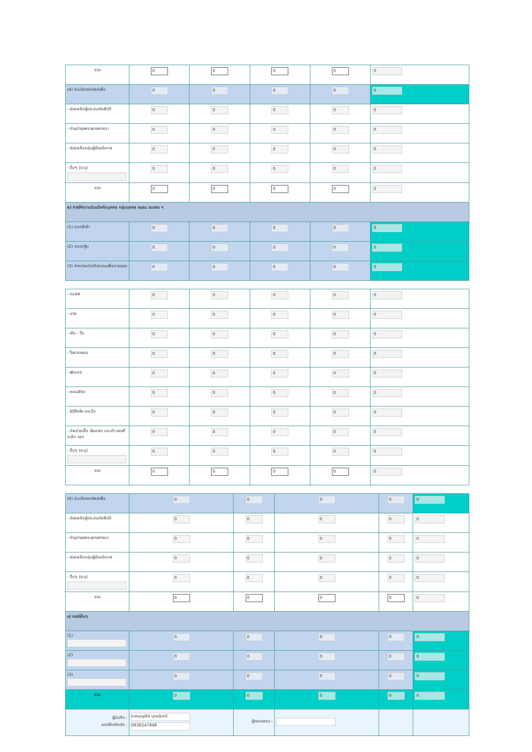| รวม | 0 | 0 | 0 | 0 | 0 |
| (4) รับบริจาคทรัพย์เพื่อ | 0 | 0 | 0 | 0 | 0 |
| - ช่วยเหลือผู้ประสบภัยพิบัติ | 0 | 0 | 0 | 0 | 0 |
| - ทำนุบำรุงพระพุทธศาสนา | 0 | 0 | 0 | 0 | 0 |
| - ช่วยเหลือกลุ่มผู้ด้อยโอกาส | 0 | 0 | 0 | 0 | 0 |
| - อื่นๆ (ระบุ) | 0 | 0 | 0 | 0 | 0 |
| รวม | 0 | 0 | 0 | 0 | 0 |
| ๒) การให้ความร่วมมือกับบุคคล กลุ่มบุคคล ชมรม สมาคม ฯ | | | | | |
| (1) ทอดผ้าป่า | 0 | 0 | 0 | 0 | 0 |
| (2) ทอดกฐิน | 0 | 0 | 0 | 0 | 0 |
| (3) จำหน่ายบัตรกิจกรรมเพื่อการกุศล | 0 | 0 | 0 | 0 | 0 |
| - กอล์ฟ | 0 | 0 | 0 | 0 | 0 |
| - มวย | 0 | 0 | 0 | 0 | 0 |
| - เดิน - วิ่ง | 0 | 0 | 0 | 0 | 0 |
| - วิ่งมาราธอน | 0 | 0 | 0 | 0 | 0 |
| - ฟุตบอล | 0 | 0 | 0 | 0 | 0 |
| - คอนเสิร์ต | 0 | 0 | 0 | 0 | 0 |
| - ไถ่ชีวิตโค-กระบือ | 0 | 0 | 0 | 0 | 0 |
| - จำหน่ายเสื้อ เข็มกลัด กระเป๋า ของที่ระลึก ฯลฯ | 0 | 0 | 0 | 0 | 0 |
| - อื่นๆ (ระบุ) | 0 | 0 | 0 | 0 | 0 |
| รวม | 0 | 0 | 0 | 0 | 0 |
| (4) รับบริจาคทรัพย์เพื่อ | 0 | 0 | 0 | 0 | 0 |
| - ช่วยเหลือผู้ประสบภัยพิบัติ | 0 | 0 | 0 | 0 | 0 |
| - ทำนุบำรุงพระพุทธศาสนา | 0 | 0 | 0 | 0 | 0 |
| - ช่วยเหลือกลุ่มผู้ด้อยโอกาส | 0 | 0 | 0 | 0 | 0 |
| - อื่นๆ (ระบุ) | 0 | 0 | 0 | 0 | 0 |
| รวม | 0 | 0 | 0 | 0 | 0 |
| ๓) กรณีอื่นๆ | | | | | |
| (1) | 0 | 0 | 0 | 0 | 0 |
| (2) | 0 | 0 | 0 | 0 | 0 |
| (3) | 0 | 0 | 0 | 0 | 0 |
| รวม | 0 | 0 | 0 | 0 | 0 |
| ผู้บันทึก : เบอร์โทรติดต่อ : | นายบุญเลิศ บุตรจันทร์ 0836247848 | ผู้ตรวจสอบ : | | | |